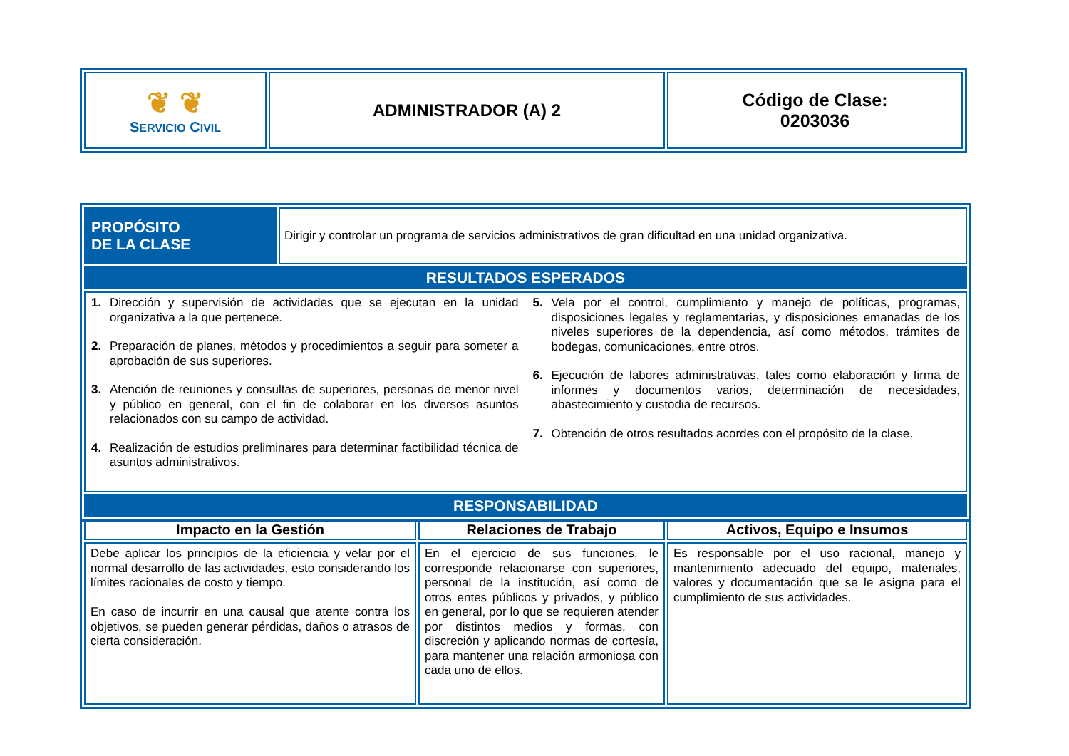| ❦ ❦ S ERVICIO C IVIL | ADMINISTRADOR (A) 2 | Código de Clase: 0203036 |
| PROPÓSITO DE LA CLASE | Dirigir y controlar un programa de servicios administrativos de gran dificultad en una unidad organizativa. |
| RESULTADOS ESPERADOS | |
| 1. Dirección y supervisión de actividades que se ejecutan en la unidad organizativa a la que pertenece. 2. Preparación de planes, métodos y procedimientos a seguir para someter a aprobación de sus superiores. 3. Atención de reuniones y consultas de superiores, personas de menor nivel y público en general, con el fin de colaborar en los diversos asuntos relacionados con su campo de actividad. 4. Realización de estudios preliminares para determinar factibilidad técnica de asuntos administrativos. 5. Vela por el control, cumplimiento y manejo de políticas, programas, disposiciones legales y reglamentarias, y disposiciones emanadas de los niveles superiores de la dependencia, así como métodos, trámites de bodegas, comunicaciones, entre otros. 6. Ejecución de labores administrativas, tales como elaboración y firma de informes y documentos varios, determinación de necesidades, abastecimiento y custodia de recursos. 7. Obtención de otros resultados acordes con el propósito de la clase. | |
| RESPONSABILIDAD | |
| Impacto en la Gestión | Relaciones de Trabajo | Activos, Equipo e Insumos |
| Debe aplicar los principios de la eficiencia y velar por el normal desarrollo de las actividades, esto considerando los límites racionales de costo y tiempo. En caso de incurrir en una causal que atente contra los objetivos, se pueden generar pérdidas, daños o atrasos de cierta consideración. | En el ejercicio de sus funciones, le corresponde relacionarse con superiores, personal de la institución, así como de otros entes públicos y privados, y público en general, por lo que se requieren atender por distintos medios y formas, con discreción y aplicando normas de cortesía, para mantener una relación armoniosa con cada uno de ellos. | Es responsable por el uso racional, manejo y mantenimiento adecuado del equipo, materiales, valores y documentación que se le asigna para el cumplimiento de sus actividades. |